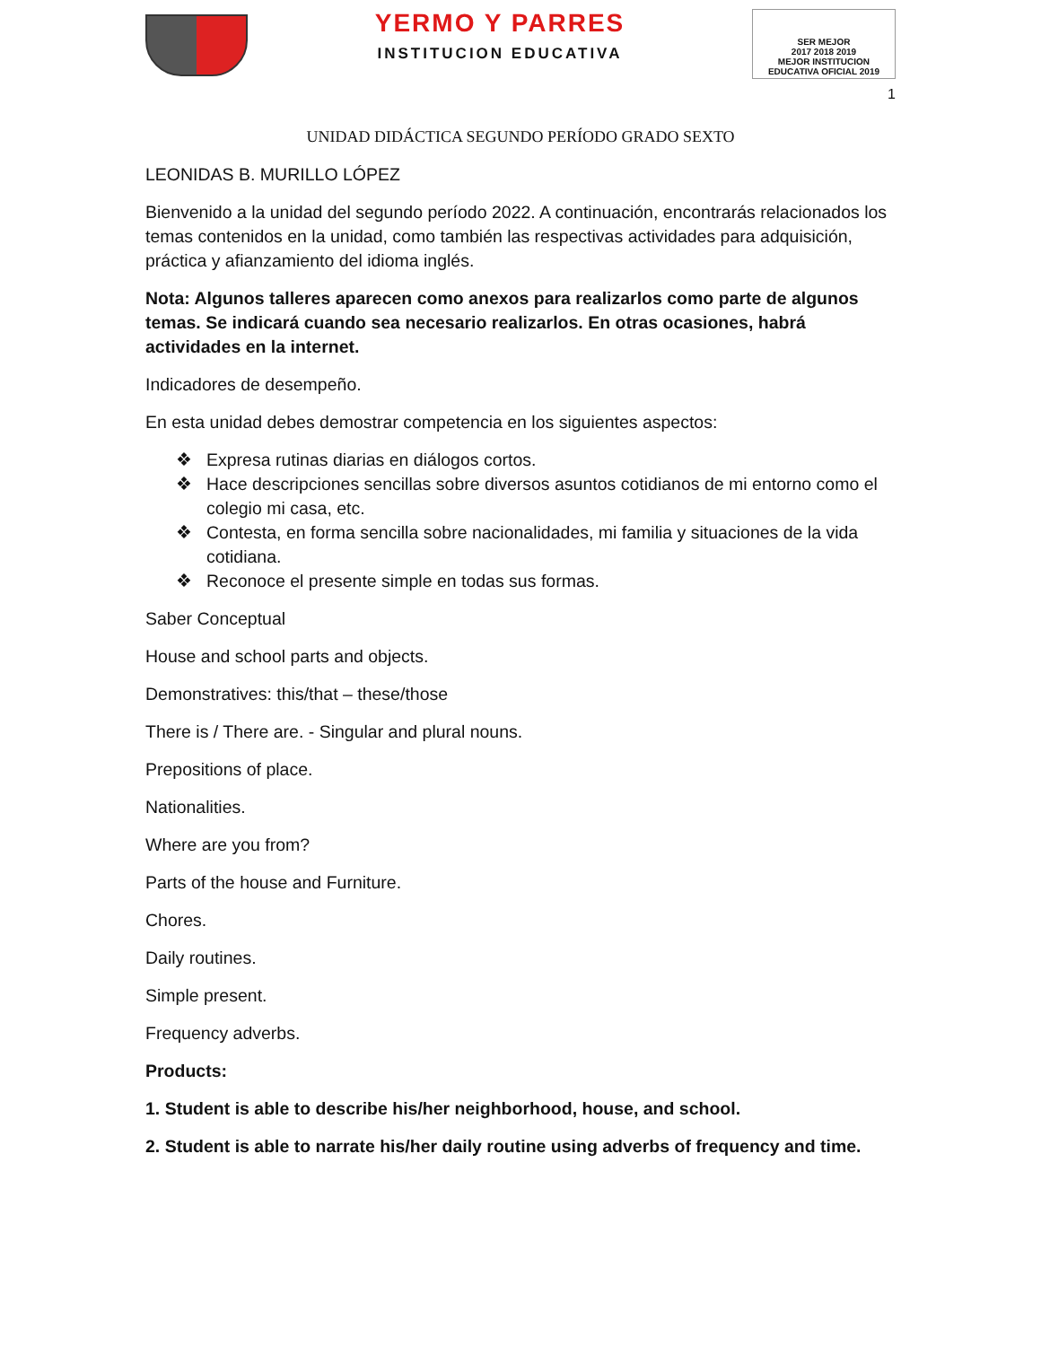YERMO Y PARRES
INSTITUCION EDUCATIVA
SER MEJOR
2017 2018 2019
MEJOR INSTITUCION EDUCATIVA OFICIAL 2019
1
UNIDAD DIDÁCTICA SEGUNDO PERÍODO GRADO SEXTO
LEONIDAS B. MURILLO LÓPEZ
Bienvenido a la unidad del segundo período 2022. A continuación, encontrarás relacionados los temas contenidos en la unidad, como también las respectivas actividades para adquisición, práctica y afianzamiento del idioma inglés.
Nota: Algunos talleres aparecen como anexos para realizarlos como parte de algunos temas. Se indicará cuando sea necesario realizarlos. En otras ocasiones, habrá actividades en la internet.
Indicadores de desempeño.
En esta unidad debes demostrar competencia en los siguientes aspectos:
❖ Expresa rutinas diarias en diálogos cortos.
❖ Hace descripciones sencillas sobre diversos asuntos cotidianos de mi entorno como el colegio mi casa, etc.
❖ Contesta, en forma sencilla sobre nacionalidades, mi familia y situaciones de la vida cotidiana.
❖ Reconoce el presente simple en todas sus formas.
Saber Conceptual
House and school parts and objects.
Demonstratives: this/that – these/those
There is / There are. - Singular and plural nouns.
Prepositions of place.
Nationalities.
Where are you from?
Parts of the house and Furniture.
Chores.
Daily routines.
Simple present.
Frequency adverbs.
Products:
1. Student is able to describe his/her neighborhood, house, and school.
2. Student is able to narrate his/her daily routine using adverbs of frequency and time.